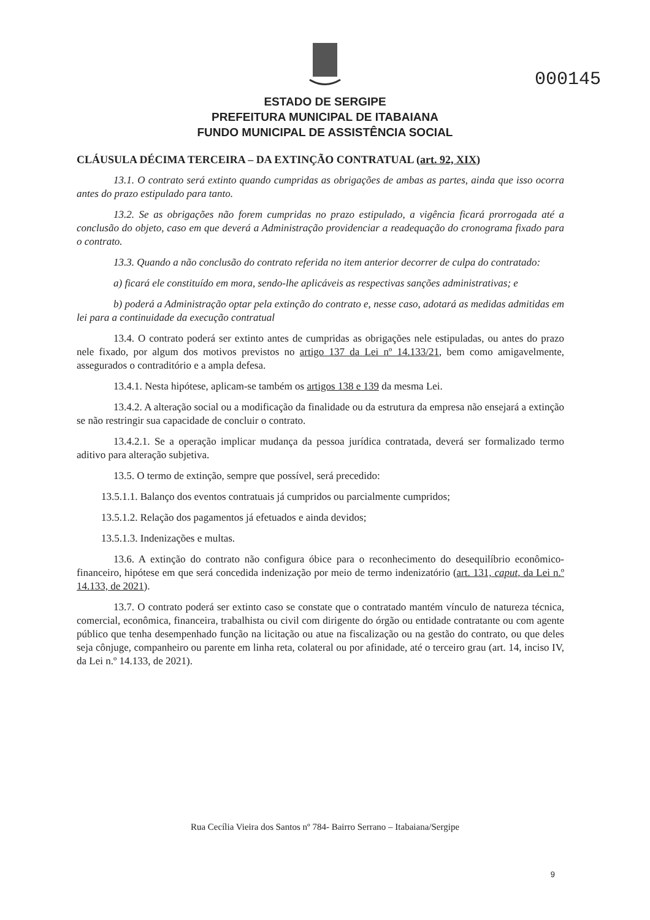000145
ESTADO DE SERGIPE
PREFEITURA MUNICIPAL DE ITABAIANA
FUNDO MUNICIPAL DE ASSISTÊNCIA SOCIAL
CLÁUSULA DÉCIMA TERCEIRA – DA EXTINÇÃO CONTRATUAL (art. 92, XIX)
13.1. O contrato será extinto quando cumpridas as obrigações de ambas as partes, ainda que isso ocorra antes do prazo estipulado para tanto.
13.2. Se as obrigações não forem cumpridas no prazo estipulado, a vigência ficará prorrogada até a conclusão do objeto, caso em que deverá a Administração providenciar a readequação do cronograma fixado para o contrato.
13.3. Quando a não conclusão do contrato referida no item anterior decorrer de culpa do contratado:
a) ficará ele constituído em mora, sendo-lhe aplicáveis as respectivas sanções administrativas; e
b) poderá a Administração optar pela extinção do contrato e, nesse caso, adotará as medidas admitidas em lei para a continuidade da execução contratual
13.4. O contrato poderá ser extinto antes de cumpridas as obrigações nele estipuladas, ou antes do prazo nele fixado, por algum dos motivos previstos no artigo 137 da Lei nº 14.133/21, bem como amigavelmente, assegurados o contraditório e a ampla defesa.
13.4.1. Nesta hipótese, aplicam-se também os artigos 138 e 139 da mesma Lei.
13.4.2. A alteração social ou a modificação da finalidade ou da estrutura da empresa não ensejará a extinção se não restringir sua capacidade de concluir o contrato.
13.4.2.1. Se a operação implicar mudança da pessoa jurídica contratada, deverá ser formalizado termo aditivo para alteração subjetiva.
13.5. O termo de extinção, sempre que possível, será precedido:
13.5.1.1. Balanço dos eventos contratuais já cumpridos ou parcialmente cumpridos;
13.5.1.2. Relação dos pagamentos já efetuados e ainda devidos;
13.5.1.3. Indenizações e multas.
13.6. A extinção do contrato não configura óbice para o reconhecimento do desequilíbrio econômico-financeiro, hipótese em que será concedida indenização por meio de termo indenizatório (art. 131, caput, da Lei n.º 14.133, de 2021).
13.7. O contrato poderá ser extinto caso se constate que o contratado mantém vínculo de natureza técnica, comercial, econômica, financeira, trabalhista ou civil com dirigente do órgão ou entidade contratante ou com agente público que tenha desempenhado função na licitação ou atue na fiscalização ou na gestão do contrato, ou que deles seja cônjuge, companheiro ou parente em linha reta, colateral ou por afinidade, até o terceiro grau (art. 14, inciso IV, da Lei n.º 14.133, de 2021).
Rua Cecília Vieira dos Santos nº 784- Bairro Serrano – Itabaiana/Sergipe
9